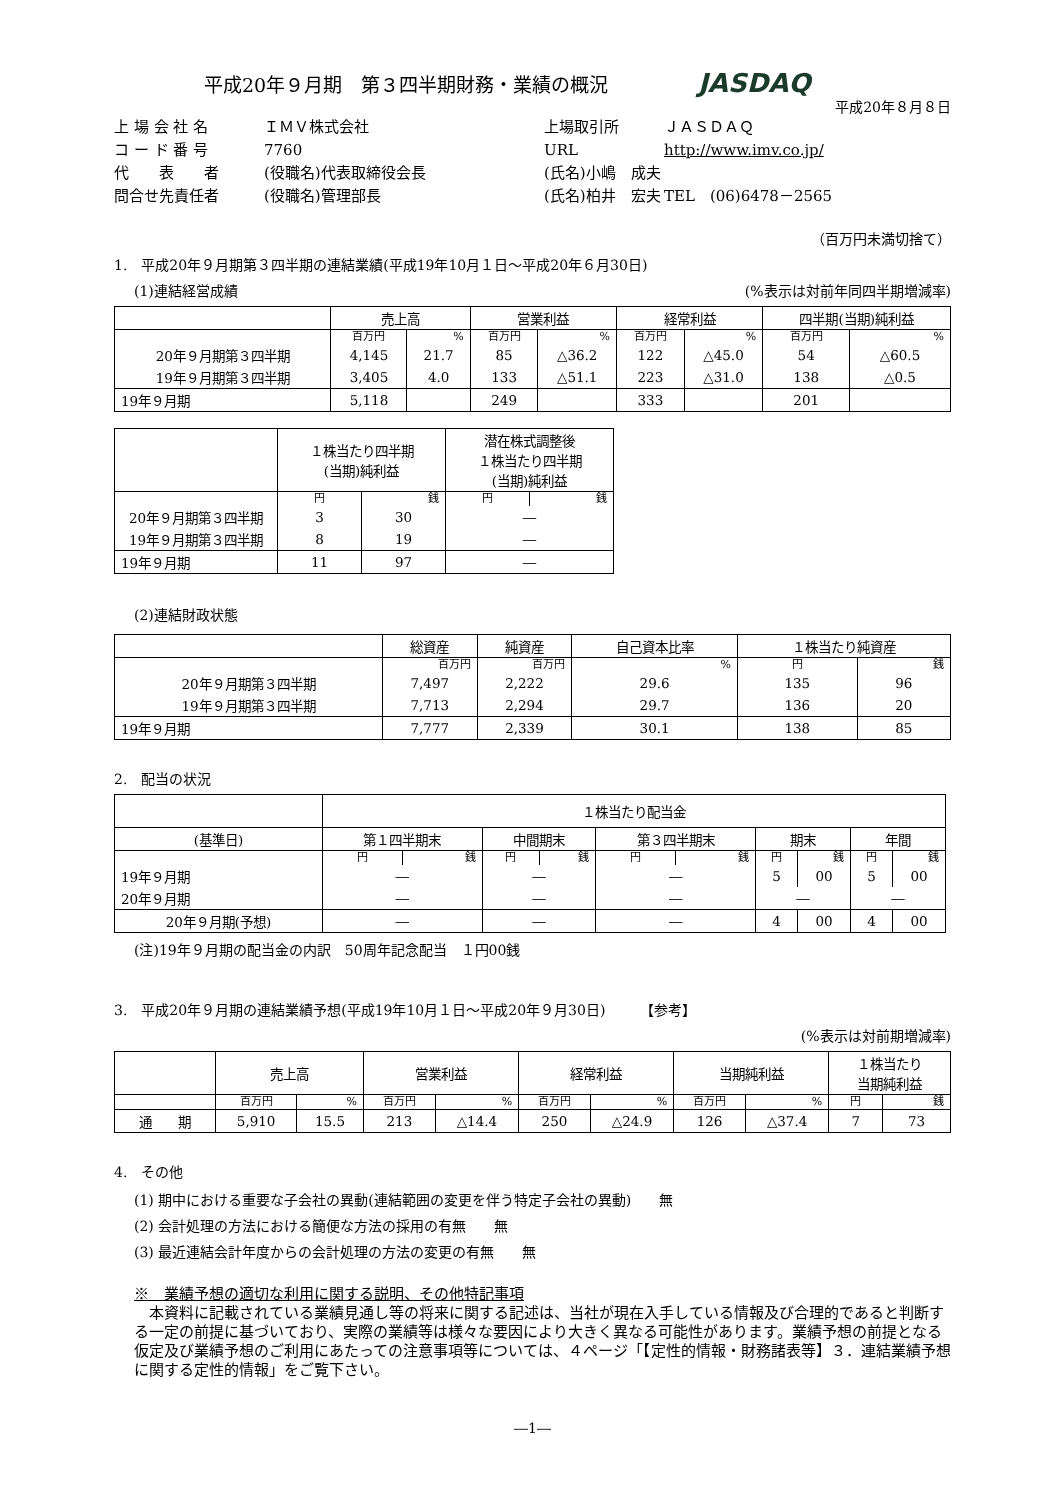平成20年９月期　第３四半期財務・業績の概況
JASDAQ
平成20年８月８日
上 場 会 社 名
ＩＭＶ株式会社
上場取引所
ＪＡＳＤＡＱ
コ ー ド 番 号
7760
URL
http://www.imv.co.jp/
代　　表　　者
(役職名)代表取締役会長
(氏名)小嶋　成夫
問合せ先責任者
(役職名)管理部長
(氏名)柏井　宏夫
TEL　(06)6478－2565
（百万円未満切捨て）
1.　平成20年９月期第３四半期の連結業績(平成19年10月１日～平成20年６月30日)
(1)連結経営成績 (%表示は対前年同四半期増減率)
| | 売上高 | | 営業利益 | | 経常利益 | | 四半期(当期)純利益 | |
| --- | --- | --- | --- | --- | --- | --- | --- | --- |
| | 百万円 | % | 百万円 | % | 百万円 | % | 百万円 | % |
| 20年９月期第３四半期 | 4,145 | 21.7 | 85 | △36.2 | 122 | △45.0 | 54 | △60.5 |
| 19年９月期第３四半期 | 3,405 | 4.0 | 133 | △51.1 | 223 | △31.0 | 138 | △0.5 |
| 19年９月期 | 5,118 | | 249 | | 333 | | 201 | |
| | １株当たり四半期 (当期)純利益 | | 潜在株式調整後 １株当たり四半期 (当期)純利益 | |
| --- | --- | --- | --- | --- |
| | 円 | 銭 | 円 | 銭 |
| 20年９月期第３四半期 | 3 | 30 | ― | |
| 19年９月期第３四半期 | 8 | 19 | ― | |
| 19年９月期 | 11 | 97 | ― | |
(2)連結財政状態
| | 総資産 | 純資産 | 自己資本比率 | １株当たり純資産 | |
| --- | --- | --- | --- | --- | --- |
| | 百万円 | 百万円 | % | 円 | 銭 |
| 20年９月期第３四半期 | 7,497 | 2,222 | 29.6 | 135 | 96 |
| 19年９月期第３四半期 | 7,713 | 2,294 | 29.7 | 136 | 20 |
| 19年９月期 | 7,777 | 2,339 | 30.1 | 138 | 85 |
2.　配当の状況
| | １株当たり配当金 | | | | | | | | | |
| --- | --- | --- | --- | --- | --- | --- | --- | --- | --- | --- |
| (基準日) | 第１四半期末 | | 中間期末 | | 第３四半期末 | | 期末 | | 年間 | |
| | 円 | 銭 | 円 | 銭 | 円 | 銭 | 円 | 銭 | 円 | 銭 |
| 19年９月期 | ― | | ― | | ― | | 5 | 00 | 5 | 00 |
| 20年９月期 | ― | | ― | | ― | | ― | | ― | |
| 20年９月期(予想) | ― | | ― | | ― | | 4 | 00 | 4 | 00 |
(注)19年９月期の配当金の内訳　50周年記念配当　１円00銭
3.　平成20年９月期の連結業績予想(平成19年10月１日～平成20年９月30日)　　　【参考】
(%表示は対前期増減率)
| | 売上高 | | 営業利益 | | 経常利益 | | 当期純利益 | | １株当たり 当期純利益 | |
| --- | --- | --- | --- | --- | --- | --- | --- | --- | --- | --- |
| | 百万円 | % | 百万円 | % | 百万円 | % | 百万円 | % | 円 | 銭 |
| 通 期 | 5,910 | 15.5 | 213 | △14.4 | 250 | △24.9 | 126 | △37.4 | 7 | 73 |
4.　その他
(1) 期中における重要な子会社の異動(連結範囲の変更を伴う特定子会社の異動)　　無
(2) 会計処理の方法における簡便な方法の採用の有無　　無
(3) 最近連結会計年度からの会計処理の方法の変更の有無　　無
※　業績予想の適切な利用に関する説明、その他特記事項
　本資料に記載されている業績見通し等の将来に関する記述は、当社が現在入手している情報及び合理的であると判断する一定の前提に基づいており、実際の業績等は様々な要因により大きく異なる可能性があります。業績予想の前提となる仮定及び業績予想のご利用にあたっての注意事項等については、４ページ「【定性的情報・財務諸表等】３．連結業績予想に関する定性的情報」をご覧下さい。
―1―